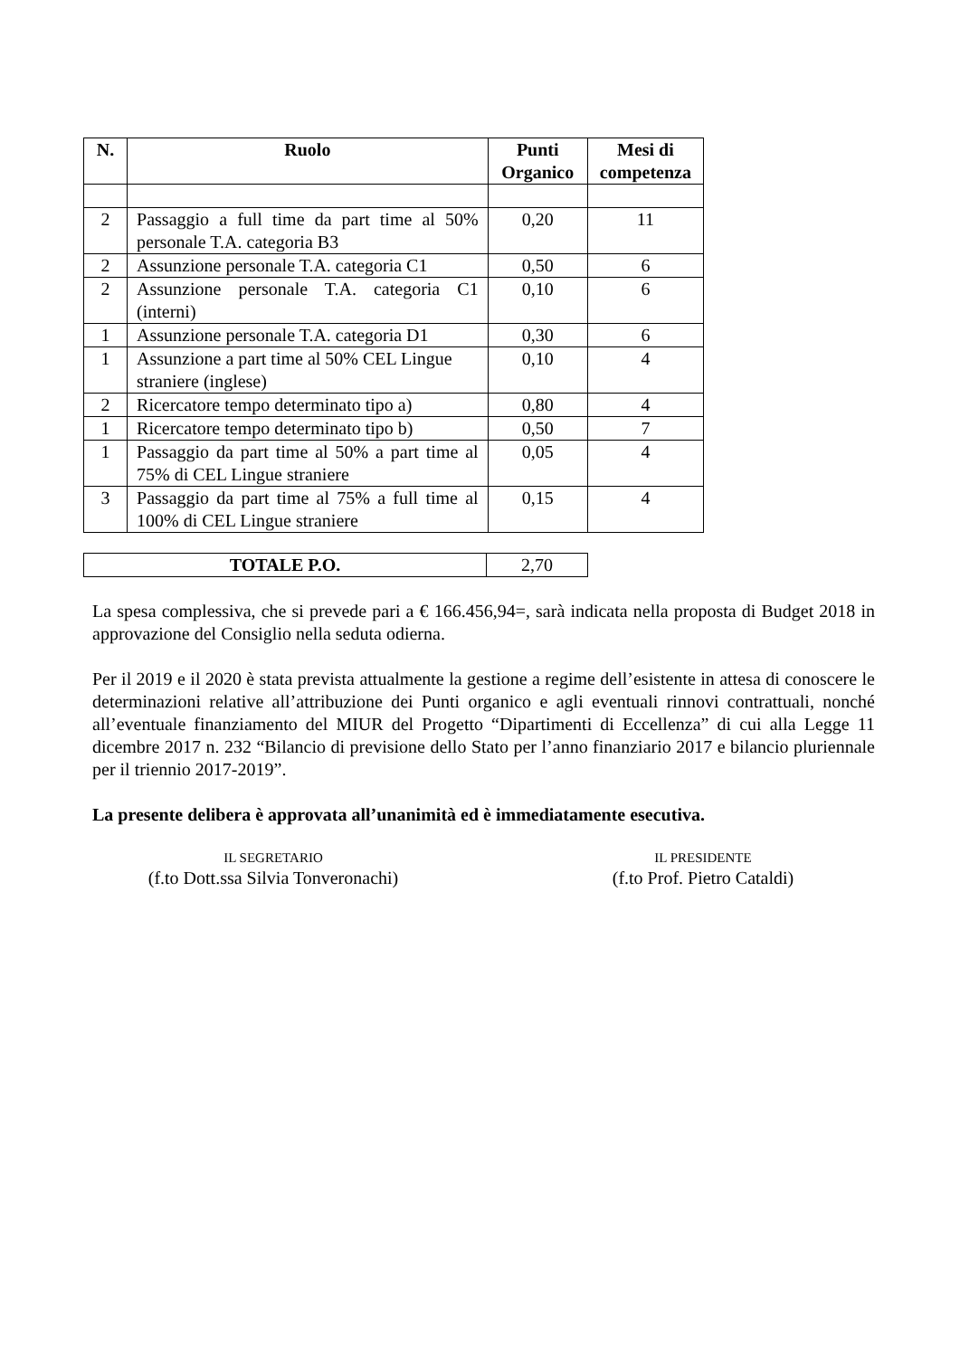| N. | Ruolo | Punti Organico | Mesi di competenza |
| --- | --- | --- | --- |
| 2 | Passaggio a full time da part time al 50% personale T.A. categoria B3 | 0,20 | 11 |
| 2 | Assunzione personale T.A. categoria C1 | 0,50 | 6 |
| 2 | Assunzione personale T.A. categoria C1 (interni) | 0,10 | 6 |
| 1 | Assunzione personale T.A. categoria D1 | 0,30 | 6 |
| 1 | Assunzione a part time al 50% CEL Lingue straniere (inglese) | 0,10 | 4 |
| 2 | Ricercatore tempo determinato tipo a) | 0,80 | 4 |
| 1 | Ricercatore tempo determinato tipo b) | 0,50 | 7 |
| 1 | Passaggio da part time al 50% a part time al 75% di CEL Lingue straniere | 0,05 | 4 |
| 3 | Passaggio da part time al 75% a full time al 100% di CEL Lingue straniere | 0,15 | 4 |
| TOTALE P.O. | 2,70 |
La spesa complessiva, che si prevede pari a € 166.456,94=, sarà indicata nella proposta di Budget 2018 in approvazione del Consiglio nella seduta odierna.
Per il 2019 e il 2020 è stata prevista attualmente la gestione a regime dell’esistente in attesa di conoscere le determinazioni relative all’attribuzione dei Punti organico e agli eventuali rinnovi contrattuali, nonché all’eventuale finanziamento del MIUR del Progetto “Dipartimenti di Eccellenza” di cui alla Legge 11 dicembre 2017 n. 232 “Bilancio di previsione dello Stato per l’anno finanziario 2017 e bilancio pluriennale per il triennio 2017-2019”.
La presente delibera è approvata all’unanimità ed è immediatamente esecutiva.
IL SEGRETARIO
(f.to Dott.ssa Silvia Tonveronachi)
IL PRESIDENTE
(f.to Prof. Pietro Cataldi)